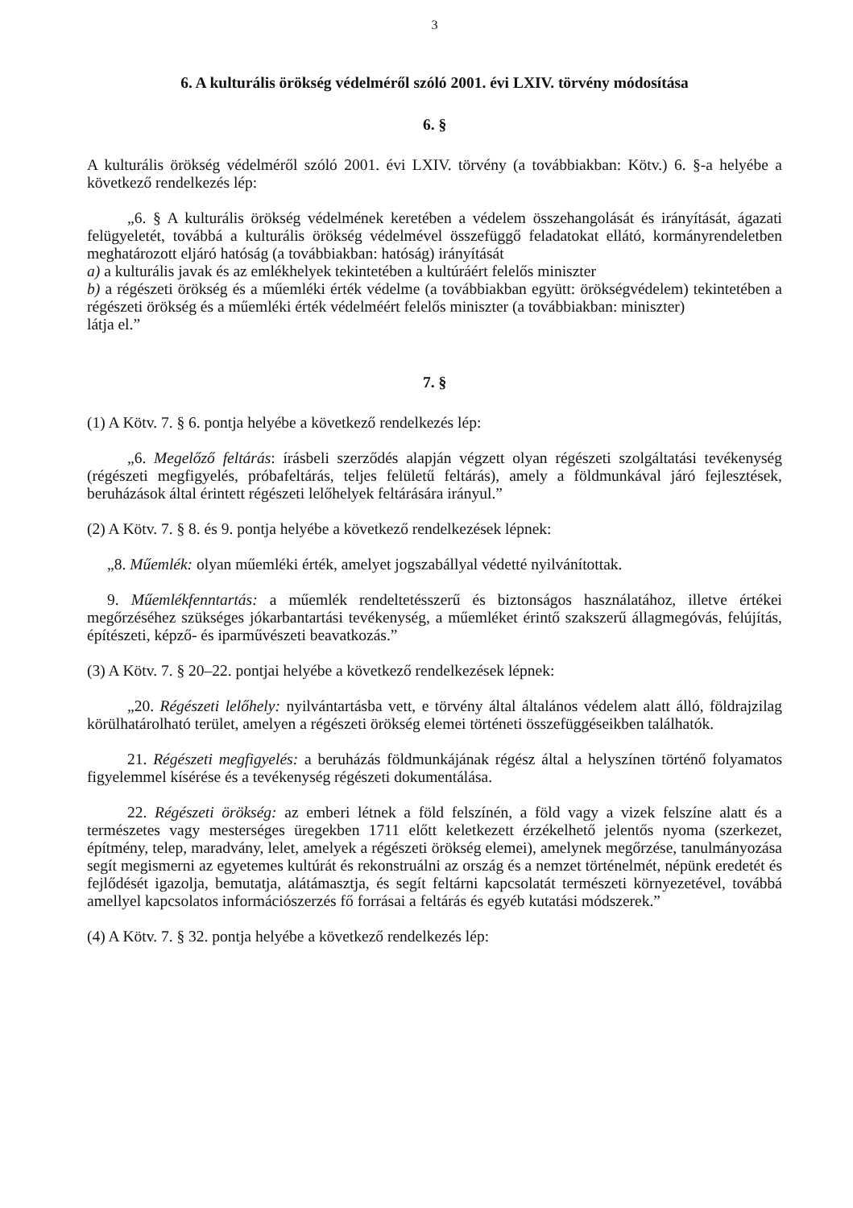3
6. A kulturális örökség védelméről szóló 2001. évi LXIV. törvény módosítása
6. §
A kulturális örökség védelméről szóló 2001. évi LXIV. törvény (a továbbiakban: Kötv.) 6. §-a helyébe a következő rendelkezés lép:
„6. § A kulturális örökség védelmének keretében a védelem összehangolását és irányítását, ágazati felügyeletét, továbbá a kulturális örökség védelmével összefüggő feladatokat ellátó, kormányrendeletben meghatározott eljáró hatóság (a továbbiakban: hatóság) irányítását
a) a kulturális javak és az emlékhelyek tekintetében a kultúráért felelős miniszter
b) a régészeti örökség és a műemléki érték védelme (a továbbiakban együtt: örökségvédelem) tekintetében a régészeti örökség és a műemléki érték védelméért felelős miniszter (a továbbiakban: miniszter)
látja el.”
7. §
(1) A Kötv. 7. § 6. pontja helyébe a következő rendelkezés lép:
„6. Megelőző feltárás: írásbeli szerződés alapján végzett olyan régészeti szolgáltatási tevékenység (régészeti megfigyelés, próbafeltárás, teljes felületű feltárás), amely a földmunkával járó fejlesztések, beruházások által érintett régészeti lelőhelyek feltárására irányul.”
(2) A Kötv. 7. § 8. és 9. pontja helyébe a következő rendelkezések lépnek:
„8. Műemlék: olyan műemléki érték, amelyet jogszabállyal védetté nyilvánítottak.
9. Műemlékfenntartás: a műemlék rendeltetésszerű és biztonságos használatához, illetve értékei megőrzéséhez szükséges jókarbantartási tevékenység, a műemléket érintő szakszerű állagmegóvás, felújítás, építészeti, képző- és iparművészeti beavatkozás.”
(3) A Kötv. 7. § 20–22. pontjai helyébe a következő rendelkezések lépnek:
„20. Régészeti lelőhely: nyilvántartásba vett, e törvény által általános védelem alatt álló, földrajzilag körülhatárolható terület, amelyen a régészeti örökség elemei történeti összefüggéseikben találhatók.
21. Régészeti megfigyelés: a beruházás földmunkájának régész által a helyszínen történő folyamatos figyelemmel kísérése és a tevékenység régészeti dokumentálása.
22. Régészeti örökség: az emberi létnek a föld felszínén, a föld vagy a vizek felszíne alatt és a természetes vagy mesterséges üregekben 1711 előtt keletkezett érzékelhető jelentős nyoma (szerkezet, építmény, telep, maradvány, lelet, amelyek a régészeti örökség elemei), amelynek megőrzése, tanulmányozása segít megismerni az egyetemes kultúrát és rekonstruálni az ország és a nemzet történelmét, népünk eredetét és fejlődését igazolja, bemutatja, alátámasztja, és segít feltárni kapcsolatát természeti környezetével, továbbá amellyel kapcsolatos információszerzés fő forrásai a feltárás és egyéb kutatási módszerek.”
(4) A Kötv. 7. § 32. pontja helyébe a következő rendelkezés lép: